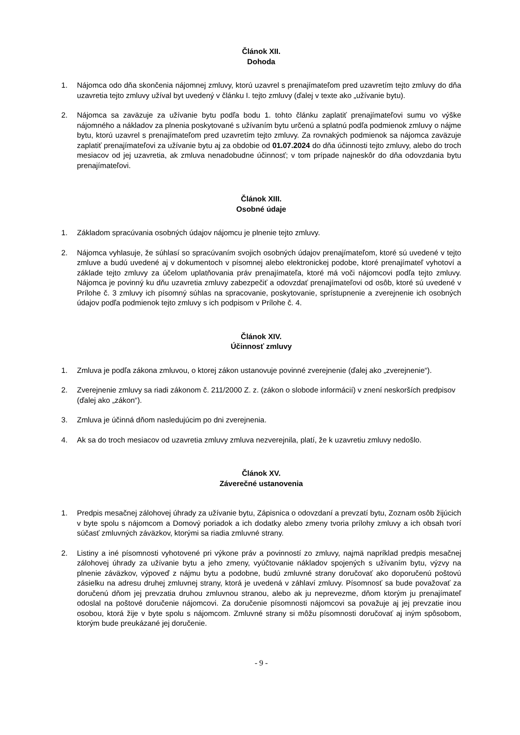Článok XII.
Dohoda
1. Nájomca odo dňa skončenia nájomnej zmluvy, ktorú uzavrel s prenajímateľom pred uzavretím tejto zmluvy do dňa uzavretia tejto zmluvy užíval byt uvedený v článku I. tejto zmluvy (ďalej v texte ako „užívanie bytu).
2. Nájomca sa zaväzuje za užívanie bytu podľa bodu 1. tohto článku zaplatiť prenajímateľovi sumu vo výške nájomného a nákladov za plnenia poskytované s užívaním bytu určenú a splatnú podľa podmienok zmluvy o nájme bytu, ktorú uzavrel s prenajímateľom pred uzavretím tejto zmluvy. Za rovnakých podmienok sa nájomca zaväzuje zaplatiť prenajímateľovi za užívanie bytu aj za obdobie od 01.07.2024 do dňa účinnosti tejto zmluvy, alebo do troch mesiacov od jej uzavretia, ak zmluva nenadobudne účinnosť; v tom prípade najneskôr do dňa odovzdania bytu prenajímateľovi.
Článok XIII.
Osobné údaje
1. Základom spracúvania osobných údajov nájomcu je plnenie tejto zmluvy.
2. Nájomca vyhlasuje, že súhlasí so spracúvaním svojich osobných údajov prenajímateľom, ktoré sú uvedené v tejto zmluve a budú uvedené aj v dokumentoch v písomnej alebo elektronickej podobe, ktoré prenajímateľ vyhotoví a základe tejto zmluvy za účelom uplatňovania práv prenajímateľa, ktoré má voči nájomcovi podľa tejto zmluvy. Nájomca je povinný ku dňu uzavretia zmluvy zabezpečiť a odovzdať prenajímateľovi od osôb, ktoré sú uvedené v Prílohe č. 3 zmluvy ich písomný súhlas na spracovanie, poskytovanie, sprístupnenie a zverejnenie ich osobných údajov podľa podmienok tejto zmluvy s ich podpisom v Prílohe č. 4.
Článok XIV.
Účinnosť zmluvy
1. Zmluva je podľa zákona zmluvou, o ktorej zákon ustanovuje povinné zverejnenie (ďalej ako „zverejnenie“).
2. Zverejnenie zmluvy sa riadi zákonom č. 211/2000 Z. z. (zákon o slobode informácií) v znení neskorších predpisov (ďalej ako „zákon“).
3. Zmluva je účinná dňom nasledujúcim po dni zverejnenia.
4. Ak sa do troch mesiacov od uzavretia zmluvy zmluva nezverejnila, platí, že k uzavretiu zmluvy nedošlo.
Článok XV.
Záverečné ustanovenia
1. Predpis mesačnej zálohovej úhrady za užívanie bytu, Zápisnica o odovzdaní a prevzatí bytu, Zoznam osôb žijúcich v byte spolu s nájomcom a Domový poriadok a ich dodatky alebo zmeny tvoria prílohy zmluvy a ich obsah tvorí súčasť zmluvných záväzkov, ktorými sa riadia zmluvné strany.
2. Listiny a iné písomnosti vyhotovené pri výkone práv a povinností zo zmluvy, najmä napríklad predpis mesačnej zálohovej úhrady za užívanie bytu a jeho zmeny, vyúčtovanie nákladov spojených s užívaním bytu, výzvy na plnenie záväzkov, výpoveď z nájmu bytu a podobne, budú zmluvné strany doručovať ako doporučenú poštovú zásielku na adresu druhej zmluvnej strany, ktorá je uvedená v záhlaví zmluvy. Písomnosť sa bude považovať za doručenú dňom jej prevzatia druhou zmluvnou stranou, alebo ak ju neprevezme, dňom ktorým ju prenajímateľ odoslal na poštové doručenie nájomcovi. Za doručenie písomnosti nájomcovi sa považuje aj jej prevzatie inou osobou, ktorá žije v byte spolu s nájomcom. Zmluvné strany si môžu písomnosti doručovať aj iným spôsobom, ktorým bude preukázané jej doručenie.
- 9 -